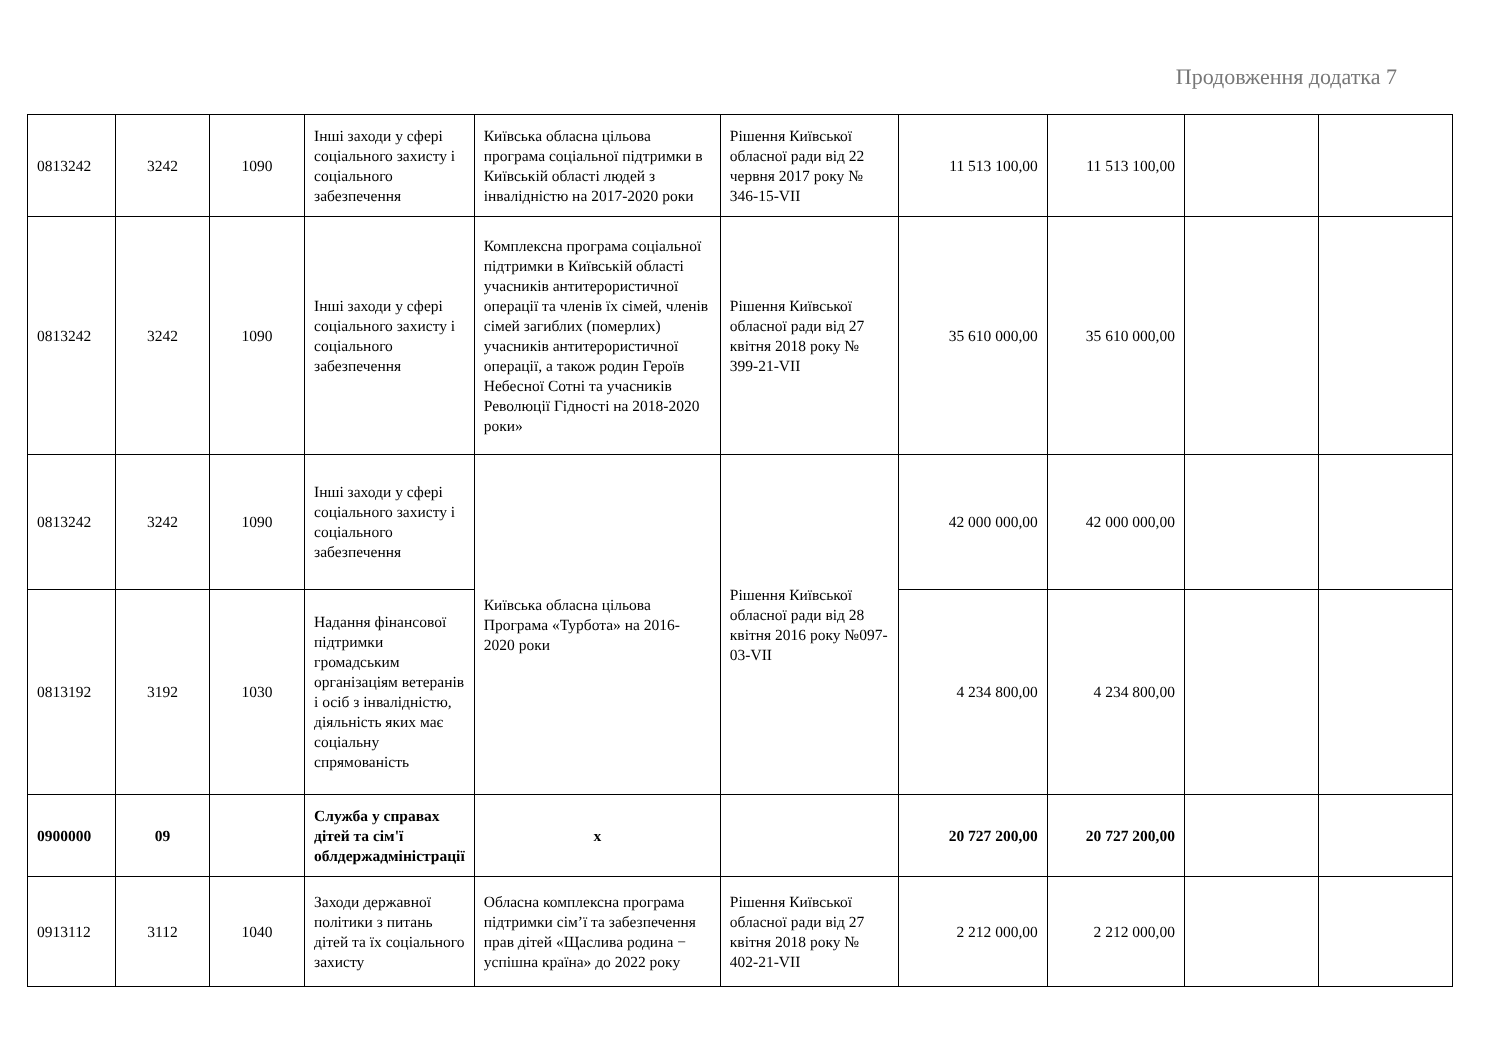Продовження додатка 7
| 0813242 | 3242 | 1090 | Інші заходи у сфері соціального захисту і соціального забезпечення | Київська обласна цільова програма соціальної підтримки в Київській області людей з інвалідністю на 2017-2020 роки | Рішення Київської обласної ради від 22 червня 2017 року № 346-15-VII | 11 513 100,00 | 11 513 100,00 | | |
| 0813242 | 3242 | 1090 | Інші заходи у сфері соціального захисту і соціального забезпечення | Комплексна програма соціальної підтримки в Київській області учасників антитерористичної операції та членів їх сімей, членів сімей загиблих (померлих) учасників антитерористичної операції, а також родин Героїв Небесної Сотні та учасників Революції Гідності на 2018-2020 роки» | Рішення Київської обласної ради від 27 квітня 2018 року № 399-21-VII | 35 610 000,00 | 35 610 000,00 | | |
| 0813242 | 3242 | 1090 | Інші заходи у сфері соціального захисту і соціального забезпечення | Київська обласна цільова Програма «Турбота» на 2016-2020 роки | Рішення Київської обласної ради від 28 квітня 2016 року №097-03-VII | 42 000 000,00 | 42 000 000,00 | | |
| 0813192 | 3192 | 1030 | Надання фінансової підтримки громадським організаціям ветеранів і осіб з інвалідністю, діяльність яких має соціальну спрямованість | | | 4 234 800,00 | 4 234 800,00 | | |
| 0900000 | 09 | | Служба у справах дітей та сім'ї облдержадміністрації | х | | 20 727 200,00 | 20 727 200,00 | | |
| 0913112 | 3112 | 1040 | Заходи державної політики з питань дітей та їх соціального захисту | Обласна комплексна програма підтримки сім’ї та забезпечення прав дітей «Щаслива родина − успішна країна» до 2022 року | Рішення Київської обласної ради від 27 квітня 2018 року № 402-21-VII | 2 212 000,00 | 2 212 000,00 | | |